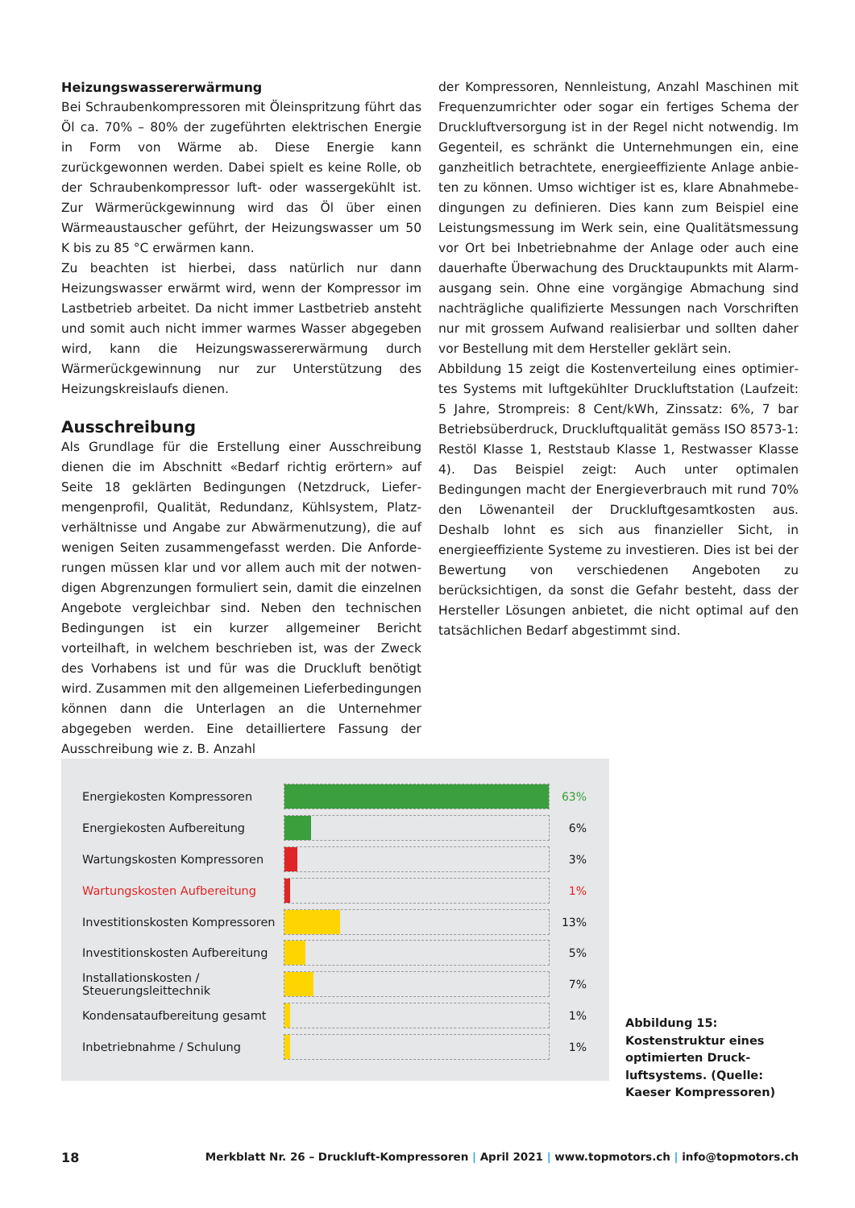Heizungswassererwärmung
Bei Schraubenkompressoren mit Öleinspritzung führt das Öl ca. 70% – 80% der zugeführten elektrischen Energie in Form von Wärme ab. Diese Energie kann zurückgewonnen werden. Dabei spielt es keine Rolle, ob der Schrauben­kompressor luft- oder wassergekühlt ist. Zur Wärmerück­gewinnung wird das Öl über einen Wärmeaustauscher geführt, der Heizungswasser um 50 K bis zu 85 °C erwär­men kann.
Zu beachten ist hierbei, dass natürlich nur dann Heizungs­wasser erwärmt wird, wenn der Kompressor im Lastbe­trieb arbeitet. Da nicht immer Lastbetrieb ansteht und somit auch nicht immer warmes Wasser abgegeben wird, kann die Heizungswassererwärmung durch Wärmerück­gewinnung nur zur Unterstützung des Heizungskreislaufs dienen.
Ausschreibung
Als Grundlage für die Erstellung einer Ausschreibung dienen die im Abschnitt «Bedarf richtig erörtern» auf Seite 18 geklärten Bedingungen (Netzdruck, Liefer­mengenprofil, Qualität, Redundanz, Kühlsystem, Platz­verhältnisse und Angabe zur Abwärmenutzung), die auf wenigen Seiten zusammengefasst werden. Die Anforde­rungen müssen klar und vor allem auch mit der notwen­digen Abgrenzungen formuliert sein, damit die einzel­nen Angebote vergleichbar sind. Neben den technischen Bedingungen ist ein kurzer allgemeiner Bericht vorteilhaft, in welchem beschrieben ist, was der Zweck des Vorhabens ist und für was die Druckluft benötigt wird. Zusammen mit den allgemeinen Lieferbedingungen können dann die Unterlagen an die Unternehmer abgegeben werden. Eine detailliertere Fassung der Ausschreibung wie z. B. Anzahl
der Kompressoren, Nennleistung, Anzahl Maschinen mit Frequenzumrichter oder sogar ein fertiges Schema der Druckluftversorgung ist in der Regel nicht notwendig. Im Gegenteil, es schränkt die Unternehmungen ein, eine ganzheitlich betrachtete, energieeffiziente Anlage anbie­ten zu können. Umso wichtiger ist es, klare Abnahmebe­dingungen zu definieren. Dies kann zum Beispiel eine Leistungsmessung im Werk sein, eine Qualitätsmessung vor Ort bei Inbetriebnahme der Anlage oder auch eine dauerhafte Überwachung des Drucktaupunkts mit Alarm­ausgang sein. Ohne eine vorgängige Abmachung sind nachträgliche qualifizierte Messungen nach Vorschriften nur mit grossem Aufwand realisierbar und sollten daher vor Bestellung mit dem Hersteller geklärt sein.
Abbildung 15 zeigt die Kostenverteilung eines optimier­tes Systems mit luftgekühlter Druckluftstation (Laufzeit: 5 Jahre, Strompreis: 8 Cent/kWh, Zinssatz: 6%, 7 bar Betriebsüberdruck, Druckluftqualität gemäss ISO 8573-1: Restöl Klasse 1, Reststaub Klasse 1, Restwasser Klasse 4). Das Beispiel zeigt: Auch unter optimalen Bedingungen macht der Energieverbrauch mit rund 70% den Löwen­anteil der Druckluftgesamtkosten aus. Deshalb lohnt es sich aus finanzieller Sicht, in energieeffiziente Systeme zu investieren. Dies ist bei der Bewertung von verschiede­nen Angeboten zu berücksichtigen, da sonst die Gefahr besteht, dass der Hersteller Lösungen anbietet, die nicht optimal auf den tatsächlichen Bedarf abgestimmt sind.
Energiekosten Kompressoren
63%
Energiekosten Aufbereitung
6%
Wartungskosten Kompressoren
3%
Wartungskosten Aufbereitung
1%
Investitionskosten Kompressoren
13%
Investitionskosten Aufbereitung
5%
Installationskosten /
Steuerungsleittechnik
7%
Kondensataufbereitung gesamt
1%
Inbetriebnahme / Schulung
1%
Abbildung 15: Kostenstruktur eines optimierten Druck­luftsystems. (Quelle: Kaeser Kompressoren)
18 Merkblatt Nr. 26 – Druckluft-Kompressoren | April 2021 | www.topmotors.ch | info@topmotors.ch